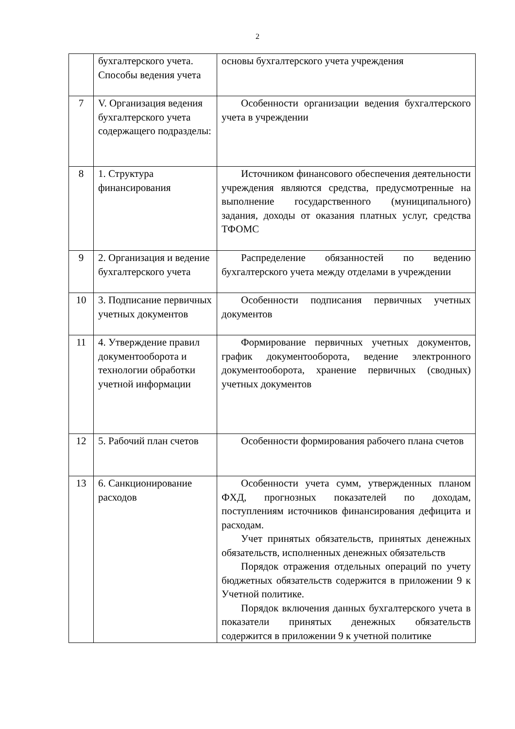2
| | бухгалтерского учета. Способы ведения учета | основы бухгалтерского учета учреждения |
| 7 | V. Организация ведения бухгалтерского учета содержащего подразделы: | Особенности организации ведения бухгалтерского учета в учреждении |
| 8 | 1. Структура финансирования | Источником финансового обеспечения деятельности учреждения являются средства, предусмотренные на выполнение государственного (муниципального) задания, доходы от оказания платных услуг, средства ТФОМС |
| 9 | 2. Организация и ведение бухгалтерского учета | Распределение обязанностей по ведению бухгалтерского учета между отделами в учреждении |
| 10 | 3. Подписание первичных учетных документов | Особенности подписания первичных учетных документов |
| 11 | 4. Утверждение правил документооборота и технологии обработки учетной информации | Формирование первичных учетных документов, график документооборота, ведение электронного документооборота, хранение первичных (сводных) учетных документов |
| 12 | 5. Рабочий план счетов | Особенности формирования рабочего плана счетов |
| 13 | 6. Санкционирование расходов | Особенности учета сумм, утвержденных планом ФХД, прогнозных показателей по доходам, поступлениям источников финансирования дефицита и расходам. Учет принятых обязательств, принятых денежных обязательств, исполненных денежных обязательств Порядок отражения отдельных операций по учету бюджетных обязательств содержится в приложении 9 к Учетной политике. Порядок включения данных бухгалтерского учета в показатели принятых денежных обязательств содержится в приложении 9 к учетной политике |